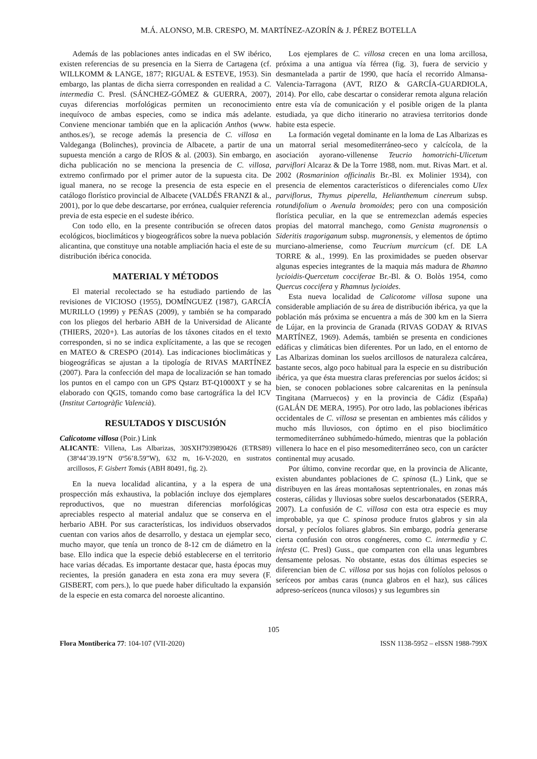M.Á. ALONSO, M.B. CRESPO, M. MARTÍNEZ-AZORÍN & J. PÉREZ BOTELLA
Además de las poblaciones antes indicadas en el SW ibérico, existen referencias de su presencia en la Sierra de Cartagena (cf. WILLKOMM & LANGE, 1877; RIGUAL & ESTEVE, 1953). Sin embargo, las plantas de dicha sierra corresponden en realidad a C. intermedia C. Presl. (SÁNCHEZ-GÓMEZ & GUERRA, 2007), cuyas diferencias morfológicas permiten un reconocimiento inequívoco de ambas especies, como se indica más adelante. Conviene mencionar también que en la aplicación Anthos (www. anthos.es/), se recoge además la presencia de C. villosa en Valdeganga (Bolinches), provincia de Albacete, a partir de una supuesta mención a cargo de RÍOS & al. (2003). Sin embargo, en dicha publicación no se menciona la presencia de C. villosa, extremo confirmado por el primer autor de la supuesta cita. De igual manera, no se recoge la presencia de esta especie en el catálogo florístico provincial de Albacete (VALDÉS FRANZI & al., 2001), por lo que debe descartarse, por errónea, cualquier referencia previa de esta especie en el sudeste ibérico.
Con todo ello, en la presente contribución se ofrecen datos ecológicos, bioclimáticos y biogeográficos sobre la nueva población alicantina, que constituye una notable ampliación hacia el este de su distribución ibérica conocida.
MATERIAL Y MÉTODOS
El material recolectado se ha estudiado partiendo de las revisiones de VICIOSO (1955), DOMÍNGUEZ (1987), GARCÍA MURILLO (1999) y PEÑAS (2009), y también se ha comparado con los pliegos del herbario ABH de la Universidad de Alicante (THIERS, 2020+). Las autorías de los táxones citados en el texto corresponden, si no se indica explícitamente, a las que se recogen en MATEO & CRESPO (2014). Las indicaciones bioclimáticas y biogeográficas se ajustan a la tipología de RIVAS MARTÍNEZ (2007). Para la confección del mapa de localización se han tomado los puntos en el campo con un GPS Qstarz BT-Q1000XT y se ha elaborado con QGIS, tomando como base cartográfica la del ICV (Institut Cartogràfic Valencià).
RESULTADOS Y DISCUSIÓN
Calicotome villosa (Poir.) Link
ALICANTE: Villena, Las Albarizas, 30SXH7939890426 (ETRS89) (38º44’39.19”N 0º56’8.59”W), 632 m, 16-V-2020, en sustratos arcillosos, F. Gisbert Tomás (ABH 80491, fig. 2).
En la nueva localidad alicantina, y a la espera de una prospección más exhaustiva, la población incluye dos ejemplares reproductivos, que no muestran diferencias morfológicas apreciables respecto al material andaluz que se conserva en el herbario ABH. Por sus características, los individuos observados cuentan con varios años de desarrollo, y destaca un ejemplar seco, mucho mayor, que tenía un tronco de 8-12 cm de diámetro en la base. Ello indica que la especie debió establecerse en el territorio hace varias décadas. Es importante destacar que, hasta épocas muy recientes, la presión ganadera en esta zona era muy severa (F. GISBERT, com pers.), lo que puede haber dificultado la expansión de la especie en esta comarca del noroeste alicantino.
Los ejemplares de C. villosa crecen en una loma arcillosa, próxima a una antigua vía férrea (fig. 3), fuera de servicio y desmantelada a partir de 1990, que hacía el recorrido Almansa-Valencia-Tarragona (AVT, RIZO & GARCÍA-GUARDIOLA, 2014). Por ello, cabe descartar o considerar remota alguna relación entre esta vía de comunicación y el posible origen de la planta estudiada, ya que dicho itinerario no atraviesa territorios donde habite esta especie.
La formación vegetal dominante en la loma de Las Albarizas es un matorral serial mesomediterráneo-seco y calcícola, de la asociación ayorano-villenense Teucrio homotrichi-Ulicetum parviflori Alcaraz & De la Torre 1988, nom. mut. Rivas Mart. et al. 2002 (Rosmarinion officinalis Br.-Bl. ex Molinier 1934), con presencia de elementos característicos o diferenciales como Ulex parviflorus, Thymus piperella, Helianthemum cinereum subsp. rotundifolium o Avenula bromoides; pero con una composición florística peculiar, en la que se entremezclan además especies propias del matorral manchego, como Genista mugronensis o Sideritis tragoriganum subsp. mugronensis, y elementos de óptimo murciano-almeriense, como Teucrium murcicum (cf. DE LA TORRE & al., 1999). En las proximidades se pueden observar algunas especies integrantes de la maquia más madura de Rhamno lycioidis-Quercetum cocciferae Br.-Bl. & O. Bolòs 1954, como Quercus coccifera y Rhamnus lycioides.
Esta nueva localidad de Calicotome villosa supone una considerable ampliación de su área de distribución ibérica, ya que la población más próxima se encuentra a más de 300 km en la Sierra de Lújar, en la provincia de Granada (RIVAS GODAY & RIVAS MARTÍNEZ, 1969). Además, también se presenta en condiciones edáficas y climáticas bien diferentes. Por un lado, en el entorno de Las Albarizas dominan los suelos arcillosos de naturaleza calcárea, bastante secos, algo poco habitual para la especie en su distribución ibérica, ya que ésta muestra claras preferencias por suelos ácidos; si bien, se conocen poblaciones sobre calcarenitas en la península Tingitana (Marruecos) y en la provincia de Cádiz (España) (GALÁN DE MERA, 1995). Por otro lado, las poblaciones ibéricas occidentales de C. villosa se presentan en ambientes más cálidos y mucho más lluviosos, con óptimo en el piso bioclimático termomediterráneo subhúmedo-húmedo, mientras que la población villenera lo hace en el piso mesomediterráneo seco, con un carácter continental muy acusado.
Por último, convine recordar que, en la provincia de Alicante, existen abundantes poblaciones de C. spinosa (L.) Link, que se distribuyen en las áreas montañosas septentrionales, en zonas más costeras, cálidas y lluviosas sobre suelos descarbonatados (SERRA, 2007). La confusión de C. villosa con esta otra especie es muy improbable, ya que C. spinosa produce frutos glabros y sin ala dorsal, y pecíolos foliares glabros. Sin embargo, podría generarse cierta confusión con otros congéneres, como C. intermedia y C. infesta (C. Presl) Guss., que comparten con ella unas legumbres densamente pelosas. No obstante, estas dos últimas especies se diferencian bien de C. villosa por sus hojas con folíolos pelosos o seríceos por ambas caras (nunca glabros en el haz), sus cálices adpreso-seríceos (nunca vilosos) y sus legumbres sin
105
Flora Montiberica 77: 104-107 (VII-2020) ISSN 1138-5952 – eISSN 1988-799X